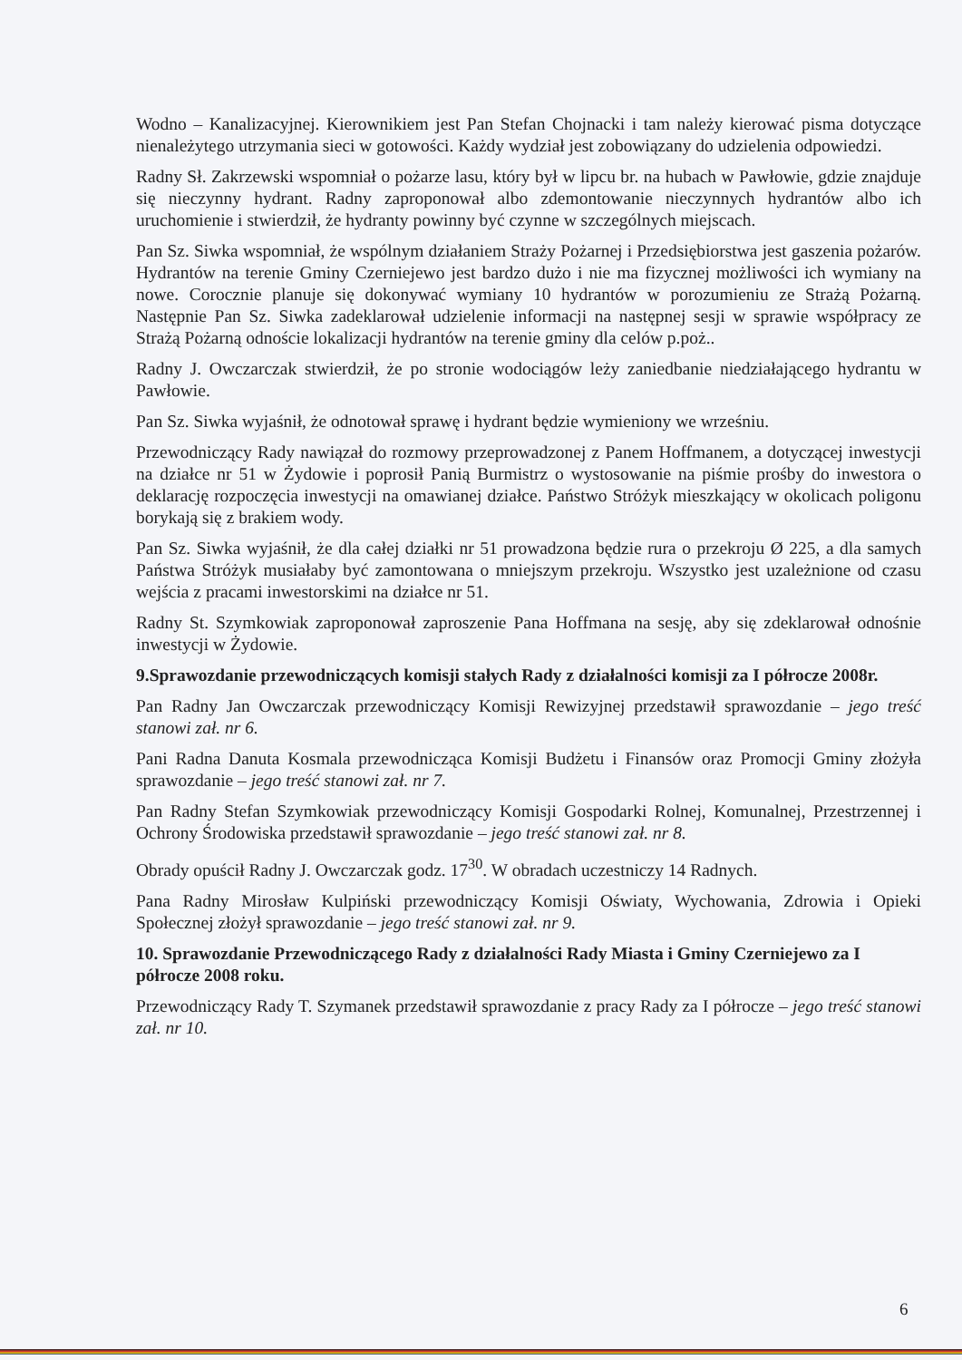Wodno – Kanalizacyjnej. Kierownikiem jest Pan Stefan Chojnacki i tam należy kierować pisma dotyczące nienależytego utrzymania sieci w gotowości. Każdy wydział jest zobowiązany do udzielenia odpowiedzi.
Radny Sł. Zakrzewski wspomniał o pożarze lasu, który był w lipcu br. na hubach w Pawłowie, gdzie znajduje się nieczynny hydrant. Radny zaproponował albo zdemontowanie nieczynnych hydrantów albo ich uruchomienie i stwierdził, że hydranty powinny być czynne w szczególnych miejscach.
Pan Sz. Siwka wspomniał, że wspólnym działaniem Straży Pożarnej i Przedsiębiorstwa jest gaszenia pożarów. Hydrantów na terenie Gminy Czerniejewo jest bardzo dużo i nie ma fizycznej możliwości ich wymiany na nowe. Corocznie planuje się dokonywać wymiany 10 hydrantów w porozumieniu ze Strażą Pożarną. Następnie Pan Sz. Siwka zadeklarował udzielenie informacji na następnej sesji w sprawie współpracy ze Strażą Pożarną odnoście lokalizacji hydrantów na terenie gminy dla celów p.poż..
Radny J. Owczarczak stwierdził, że po stronie wodociągów leży zaniedbanie niedziałającego hydrantu w Pawłowie.
Pan Sz. Siwka wyjaśnił, że odnotował sprawę i hydrant będzie wymieniony we wrześniu.
Przewodniczący Rady nawiązał do rozmowy przeprowadzonej z Panem Hoffmanem, a dotyczącej inwestycji na działce nr 51 w Żydowie i poprosił Panią Burmistrz o wystosowanie na piśmie prośby do inwestora o deklarację rozpoczęcia inwestycji na omawianej działce. Państwo Stróżyk mieszkający w okolicach poligonu borykają się z brakiem wody.
Pan Sz. Siwka wyjaśnił, że dla całej działki nr 51 prowadzona będzie rura o przekroju Ø 225, a dla samych Państwa Stróżyk musiałaby być zamontowana o mniejszym przekroju. Wszystko jest uzależnione od czasu wejścia z pracami inwestorskimi na działce nr 51.
Radny St. Szymkowiak zaproponował zaproszenie Pana Hoffmana na sesję, aby się zdeklarował odnośnie inwestycji w Żydowie.
9.Sprawozdanie przewodniczących komisji stałych Rady z działalności komisji za I półrocze 2008r.
Pan Radny Jan Owczarczak przewodniczący Komisji Rewizyjnej przedstawił sprawozdanie – jego treść stanowi zał. nr 6.
Pani Radna Danuta Kosmala przewodnicząca Komisji Budżetu i Finansów oraz Promocji Gminy złożyła sprawozdanie – jego treść stanowi zał. nr 7.
Pan Radny Stefan Szymkowiak przewodniczący Komisji Gospodarki Rolnej, Komunalnej, Przestrzennej i Ochrony Środowiska przedstawił sprawozdanie – jego treść stanowi zał. nr 8.
Obrady opuścił Radny J. Owczarczak godz. 17<sup>30</sup>. W obradach uczestniczy 14 Radnych.
Pana Radny Mirosław Kulpiński przewodniczący Komisji Oświaty, Wychowania, Zdrowia i Opieki Społecznej złożył sprawozdanie – jego treść stanowi zał. nr 9.
10. Sprawozdanie Przewodniczącego Rady z działalności Rady Miasta i Gminy Czerniejewo za I półrocze 2008 roku.
Przewodniczący Rady T. Szymanek przedstawił sprawozdanie z pracy Rady za I półrocze – jego treść stanowi zał. nr 10.
6